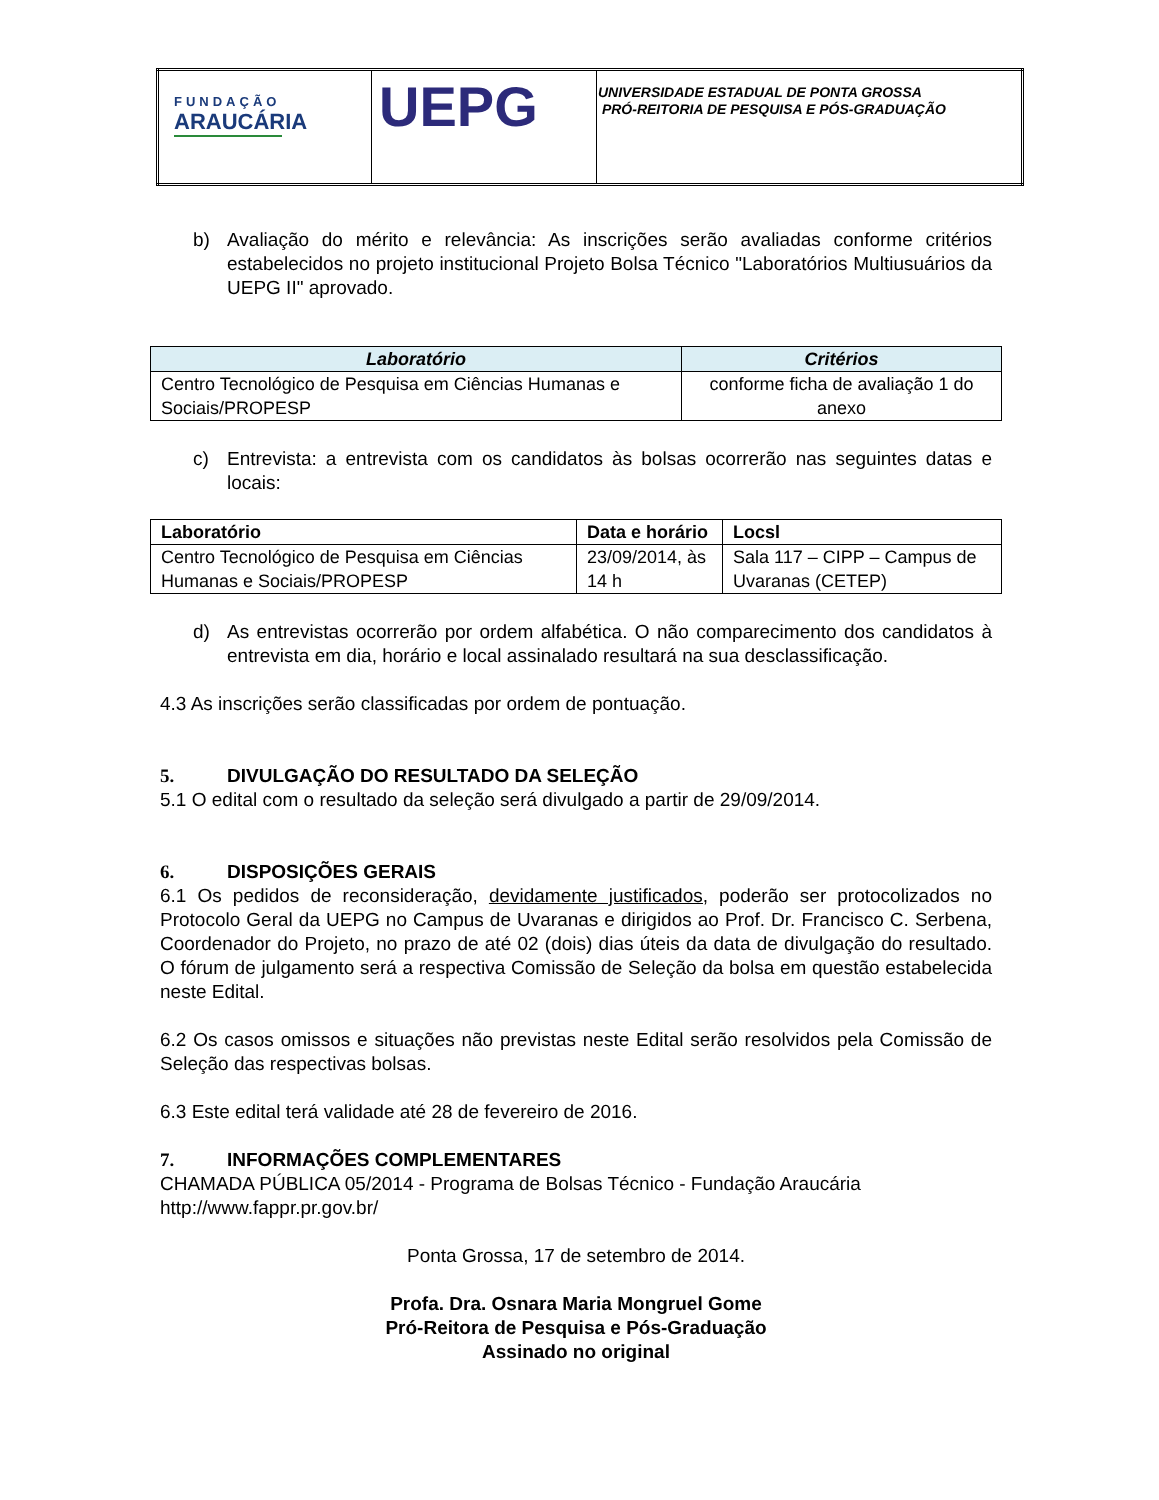| FUNDAÇÃO ARAUCÁRIA | UEPG | UNIVERSIDADE ESTADUAL DE PONTA GROSSA PRÓ-REITORIA DE PESQUISA E PÓS-GRADUAÇÃO |
b) Avaliação do mérito e relevância: As inscrições serão avaliadas conforme critérios estabelecidos no projeto institucional Projeto Bolsa Técnico "Laboratórios Multiusuários da UEPG II" aprovado.
| Laboratório | Critérios |
| --- | --- |
| Centro Tecnológico de Pesquisa em Ciências Humanas e Sociais/PROPESP | conforme ficha de avaliação 1 do anexo |
c) Entrevista: a entrevista com os candidatos às bolsas ocorrerão nas seguintes datas e locais:
| Laboratório | Data e horário | Locsl |
| --- | --- | --- |
| Centro Tecnológico de Pesquisa em Ciências Humanas e Sociais/PROPESP | 23/09/2014, às 14 h | Sala 117 – CIPP – Campus de Uvaranas (CETEP) |
d) As entrevistas ocorrerão por ordem alfabética. O não comparecimento dos candidatos à entrevista em dia, horário e local assinalado resultará na sua desclassificação.
4.3 As inscrições serão classificadas por ordem de pontuação.
5. DIVULGAÇÃO DO RESULTADO DA SELEÇÃO
5.1 O edital com o resultado da seleção será divulgado a partir de 29/09/2014.
6. DISPOSIÇÕES GERAIS
6.1 Os pedidos de reconsideração, devidamente justificados, poderão ser protocolizados no Protocolo Geral da UEPG no Campus de Uvaranas e dirigidos ao Prof. Dr. Francisco C. Serbena, Coordenador do Projeto, no prazo de até 02 (dois) dias úteis da data de divulgação do resultado. O fórum de julgamento será a respectiva Comissão de Seleção da bolsa em questão estabelecida neste Edital.
6.2 Os casos omissos e situações não previstas neste Edital serão resolvidos pela Comissão de Seleção das respectivas bolsas.
6.3 Este edital terá validade até 28 de fevereiro de 2016.
7. INFORMAÇÕES COMPLEMENTARES
CHAMADA PÚBLICA 05/2014 - Programa de Bolsas Técnico - Fundação Araucária
http://www.fappr.pr.gov.br/
Ponta Grossa, 17 de setembro de 2014.
Profa. Dra. Osnara Maria Mongruel Gome
Pró-Reitora de Pesquisa e Pós-Graduação
Assinado no original